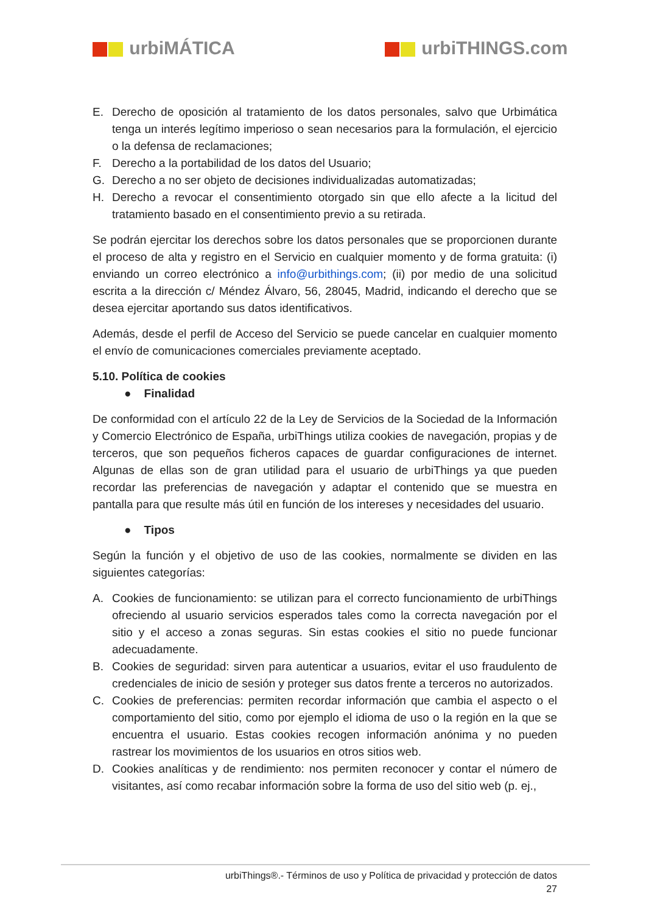urbiMÁTICA urbiTHINGS.com
E. Derecho de oposición al tratamiento de los datos personales, salvo que Urbimática tenga un interés legítimo imperioso o sean necesarios para la formulación, el ejercicio o la defensa de reclamaciones;
F. Derecho a la portabilidad de los datos del Usuario;
G. Derecho a no ser objeto de decisiones individualizadas automatizadas;
H. Derecho a revocar el consentimiento otorgado sin que ello afecte a la licitud del tratamiento basado en el consentimiento previo a su retirada.
Se podrán ejercitar los derechos sobre los datos personales que se proporcionen durante el proceso de alta y registro en el Servicio en cualquier momento y de forma gratuita: (i) enviando un correo electrónico a info@urbithings.com; (ii) por medio de una solicitud escrita a la dirección c/ Méndez Álvaro, 56, 28045, Madrid, indicando el derecho que se desea ejercitar aportando sus datos identificativos.
Además, desde el perfil de Acceso del Servicio se puede cancelar en cualquier momento el envío de comunicaciones comerciales previamente aceptado.
5.10. Política de cookies
● Finalidad
De conformidad con el artículo 22 de la Ley de Servicios de la Sociedad de la Información y Comercio Electrónico de España, urbiThings utiliza cookies de navegación, propias y de terceros, que son pequeños ficheros capaces de guardar configuraciones de internet. Algunas de ellas son de gran utilidad para el usuario de urbiThings ya que pueden recordar las preferencias de navegación y adaptar el contenido que se muestra en pantalla para que resulte más útil en función de los intereses y necesidades del usuario.
● Tipos
Según la función y el objetivo de uso de las cookies, normalmente se dividen en las siguientes categorías:
A. Cookies de funcionamiento: se utilizan para el correcto funcionamiento de urbiThings ofreciendo al usuario servicios esperados tales como la correcta navegación por el sitio y el acceso a zonas seguras. Sin estas cookies el sitio no puede funcionar adecuadamente.
B. Cookies de seguridad: sirven para autenticar a usuarios, evitar el uso fraudulento de credenciales de inicio de sesión y proteger sus datos frente a terceros no autorizados.
C. Cookies de preferencias: permiten recordar información que cambia el aspecto o el comportamiento del sitio, como por ejemplo el idioma de uso o la región en la que se encuentra el usuario. Estas cookies recogen información anónima y no pueden rastrear los movimientos de los usuarios en otros sitios web.
D. Cookies analíticas y de rendimiento: nos permiten reconocer y contar el número de visitantes, así como recabar información sobre la forma de uso del sitio web (p. ej.,
urbiThings®.- Términos de uso y Política de privacidad y protección de datos
27